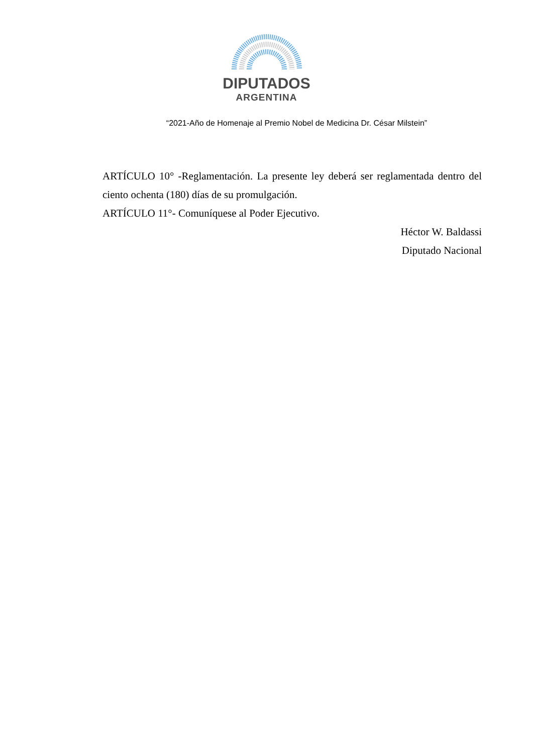DIPUTADOS
ARGENTINA
“2021-Año de Homenaje al Premio Nobel de Medicina Dr. César Milstein”
ARTÍCULO 10° -Reglamentación. La presente ley deberá ser reglamentada dentro del ciento ochenta (180) días de su promulgación.
ARTÍCULO 11°- Comuníquese al Poder Ejecutivo.
Héctor W. Baldassi
Diputado Nacional